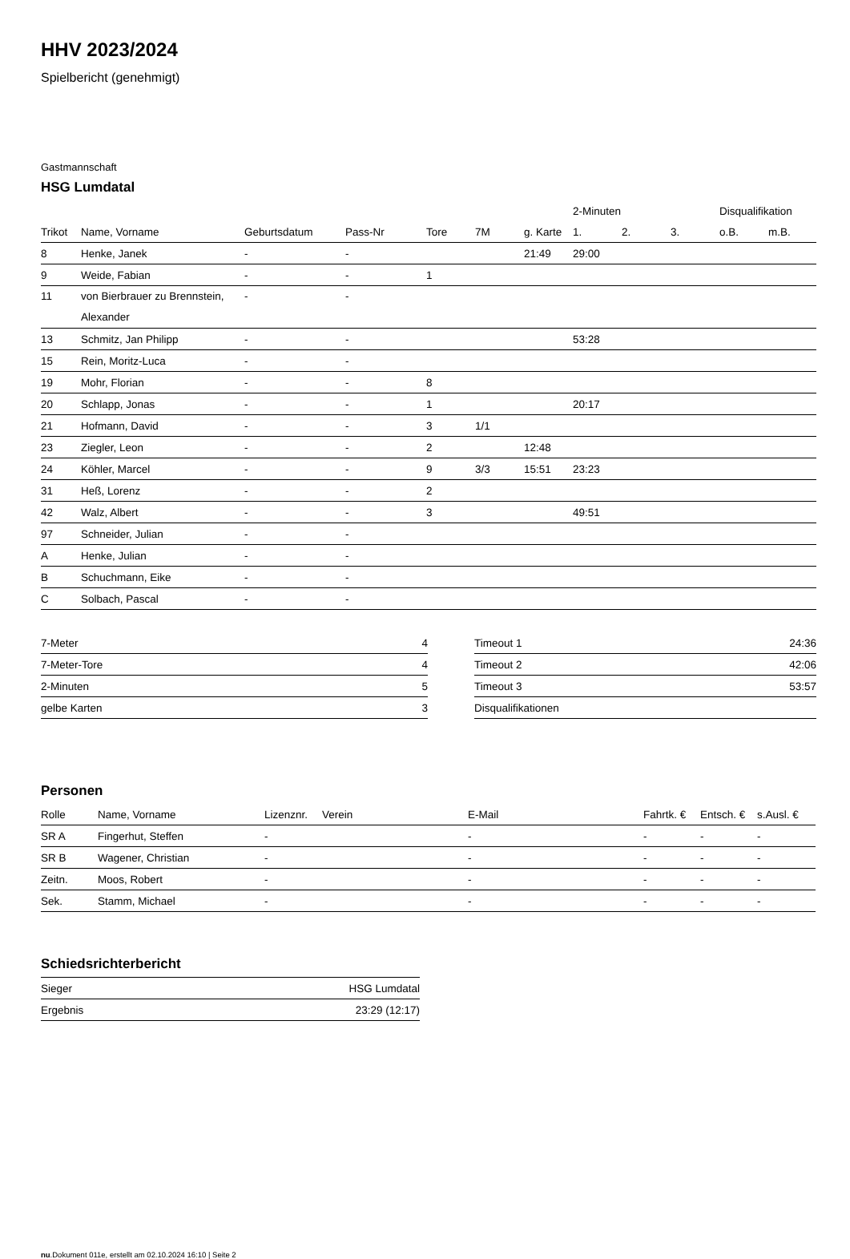HHV 2023/2024
Spielbericht (genehmigt)
Gastmannschaft
HSG Lumdatal
| | | | | | | | 2-Minuten | | | Disqualifikation | |
| --- | --- | --- | --- | --- | --- | --- | --- | --- | --- | --- | --- |
| Trikot | Name, Vorname | Geburtsdatum | Pass-Nr | Tore | 7M | g. Karte | 1. | 2. | 3. | o.B. | m.B. |
| 8 | Henke, Janek | - | - | | | 21:49 | 29:00 | | | | |
| 9 | Weide, Fabian | - | - | 1 | | | | | | | |
| 11 | von Bierbrauer zu Brennstein, Alexander | - | - | | | | | | | | |
| 13 | Schmitz, Jan Philipp | - | - | | | | 53:28 | | | | |
| 15 | Rein, Moritz-Luca | - | - | | | | | | | | |
| 19 | Mohr, Florian | - | - | 8 | | | | | | | |
| 20 | Schlapp, Jonas | - | - | 1 | | | 20:17 | | | | |
| 21 | Hofmann, David | - | - | 3 | 1/1 | | | | | | |
| 23 | Ziegler, Leon | - | - | 2 | | 12:48 | | | | | |
| 24 | Köhler, Marcel | - | - | 9 | 3/3 | 15:51 | 23:23 | | | | |
| 31 | Heß, Lorenz | - | - | 2 | | | | | | | |
| 42 | Walz, Albert | - | - | 3 | | | 49:51 | | | | |
| 97 | Schneider, Julian | - | - | | | | | | | | |
| A | Henke, Julian | - | - | | | | | | | | |
| B | Schuchmann, Eike | - | - | | | | | | | | |
| C | Solbach, Pascal | - | - | | | | | | | | |
| 7-Meter | 4 |
| 7-Meter-Tore | 4 |
| 2-Minuten | 5 |
| gelbe Karten | 3 |
| Timeout 1 | 24:36 |
| Timeout 2 | 42:06 |
| Timeout 3 | 53:57 |
| Disqualifikationen | |
Personen
| Rolle | Name, Vorname | Lizenznr. | Verein | E-Mail | Fahrtk. € | Entsch. € | s.Ausl. € |
| --- | --- | --- | --- | --- | --- | --- | --- |
| SR A | Fingerhut, Steffen | - | | - | - | - | - |
| SR B | Wagener, Christian | - | | - | - | - | - |
| Zeitn. | Moos, Robert | - | | - | - | - | - |
| Sek. | Stamm, Michael | - | | - | - | - | - |
Schiedsrichterbericht
| Sieger | HSG Lumdatal |
| Ergebnis | 23:29 (12:17) |
nu.Dokument 011e, erstellt am 02.10.2024 16:10 | Seite 2